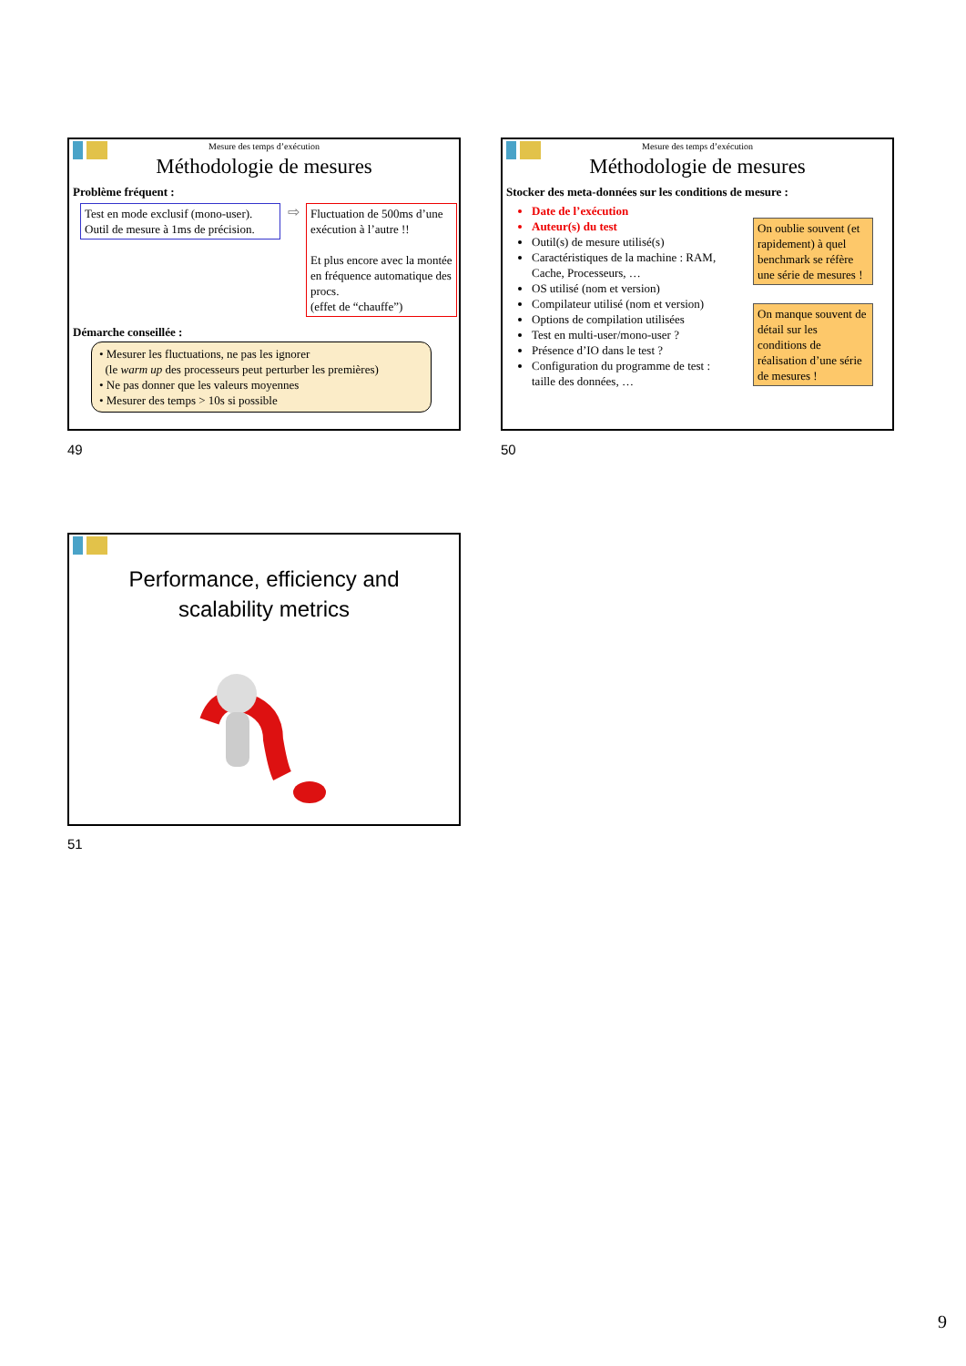Mesure des temps d’exécution
Méthodologie de mesures
Problème fréquent :
Test en mode exclusif (mono-user).
Outil de mesure à 1ms de précision.
⇨
Fluctuation de 500ms d’une exécution à l’autre !!
Et plus encore avec la montée en fréquence automatique des procs.
(effet de “chauffe”)
Démarche conseillée :
• Mesurer les fluctuations, ne pas les ignorer
(le warm up des processeurs peut perturber les premières)
• Ne pas donner que les valeurs moyennes
• Mesurer des temps > 10s si possible
49
Mesure des temps d’exécution
Méthodologie de mesures
Stocker des meta-données sur les conditions de mesure :
Date de l’exécution
Auteur(s) du test
Outil(s) de mesure utilisé(s)
Caractéristiques de la machine : RAM, Cache, Processeurs, …
OS utilisé (nom et version)
Compilateur utilisé (nom et version)
Options de compilation utilisées
Test en multi-user/mono-user ?
Présence d’IO dans le test ?
Configuration du programme de test : taille des données, …
On oublie souvent (et rapidement) à quel benchmark se réfère une série de mesures !
On manque souvent de détail sur les conditions de réalisation d’une série de mesures !
50
Performance, efficiency and
scalability metrics
51
9